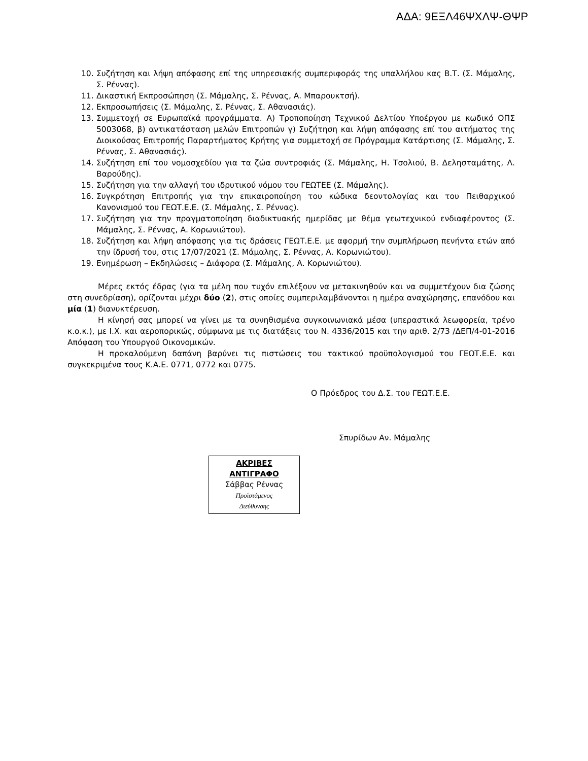ΑΔΑ: 9ΕΞΛ46ΨΧΛΨ-ΘΨΡ
10. Συζήτηση και λήψη απόφασης επί της υπηρεσιακής συμπεριφοράς της υπαλλήλου κας Β.Τ. (Σ. Μάμαλης, Σ. Ρέννας).
11. Δικαστική Εκπροσώπηση (Σ. Μάμαλης, Σ. Ρέννας, Α. Μπαρουκτσή).
12. Εκπροσωπήσεις (Σ. Μάμαλης, Σ. Ρέννας, Σ. Αθανασιάς).
13. Συμμετοχή σε Ευρωπαϊκά προγράμματα. Α) Τροποποίηση Τεχνικού Δελτίου Υποέργου με κωδικό ΟΠΣ 5003068, β) αντικατάσταση μελών Επιτροπών γ) Συζήτηση και λήψη απόφασης επί του αιτήματος της Διοικούσας Επιτροπής Παραρτήματος Κρήτης για συμμετοχή σε Πρόγραμμα Κατάρτισης (Σ. Μάμαλης, Σ. Ρέννας, Σ. Αθανασιάς).
14. Συζήτηση επί του νομοσχεδίου για τα ζώα συντροφιάς (Σ. Μάμαλης, Η. Τσολιού, Β. Δελησταμάτης, Λ. Βαρούδης).
15. Συζήτηση για την αλλαγή του ιδρυτικού νόμου του ΓΕΩΤΕΕ (Σ. Μάμαλης).
16. Συγκρότηση Επιτροπής για την επικαιροποίηση του κώδικα δεοντολογίας και του Πειθαρχικού Κανονισμού του ΓΕΩΤ.Ε.Ε. (Σ. Μάμαλης, Σ. Ρέννας).
17. Συζήτηση για την πραγματοποίηση διαδικτυακής ημερίδας με θέμα γεωτεχνικού ενδιαφέροντος (Σ. Μάμαλης, Σ. Ρέννας, Α. Κορωνιώτου).
18. Συζήτηση και λήψη απόφασης για τις δράσεις ΓΕΩΤ.Ε.Ε. με αφορμή την συμπλήρωση πενήντα ετών από την ίδρυσή του, στις 17/07/2021 (Σ. Μάμαλης, Σ. Ρέννας, Α. Κορωνιώτου).
19. Ενημέρωση – Εκδηλώσεις – Διάφορα (Σ. Μάμαλης, Α. Κορωνιώτου).
Μέρες εκτός έδρας (για τα μέλη που τυχόν επιλέξουν να μετακινηθούν και να συμμετέχουν δια ζώσης στη συνεδρίαση), ορίζονται μέχρι δύο (2), στις οποίες συμπεριλαμβάνονται η ημέρα αναχώρησης, επανόδου και μία (1) διανυκτέρευση.
Η κίνησή σας μπορεί να γίνει με τα συνηθισμένα συγκοινωνιακά μέσα (υπεραστικά λεωφορεία, τρένο κ.ο.κ.), με Ι.Χ. και αεροπορικώς, σύμφωνα με τις διατάξεις του Ν. 4336/2015 και την αριθ. 2/73 /ΔΕΠ/4-01-2016 Απόφαση του Υπουργού Οικονομικών.
Η προκαλούμενη δαπάνη βαρύνει τις πιστώσεις του τακτικού προϋπολογισμού του ΓΕΩΤ.Ε.Ε. και συγκεκριμένα τους Κ.Α.Ε. 0771, 0772 και 0775.
Ο Πρόεδρος του Δ.Σ. του ΓΕΩΤ.Ε.Ε.
Σπυρίδων Αν. Μάμαλης
ΑΚΡΙΒΕΣ
ΑΝΤΙΓΡΑΦΟ
Σάββας Ρέννας
Προϊστάμενος
Διεύθυνσης